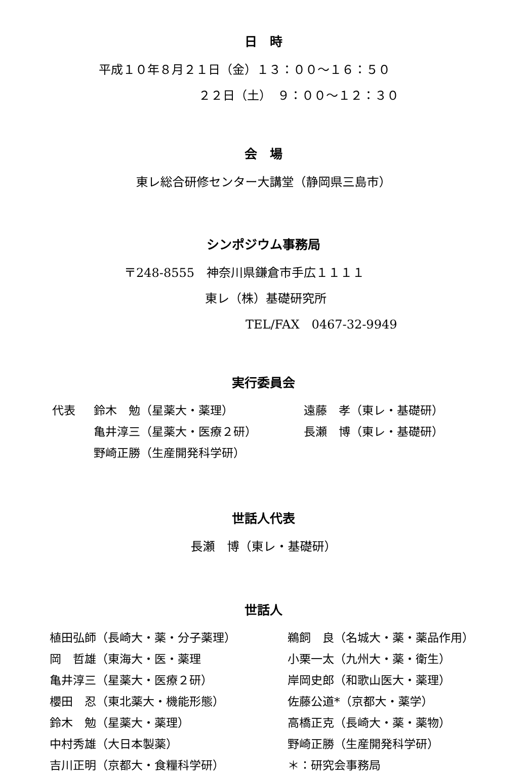日　時
平成１０年８月２１日（金）１３：００～１６：５０
２２日（土）　９：００～１２：３０
会　場
東レ総合研修センター大講堂（静岡県三島市）
シンポジウム事務局
〒248-8555　神奈川県鎌倉市手広１１１１
東レ（株）基礎研究所
TEL/FAX　0467-32-9949
実行委員会
| 代表 | 鈴木 勉（星薬大・薬理） | 遠藤 孝（東レ・基礎研） |
| | 亀井淳三（星薬大・医療２研） | 長瀬 博（東レ・基礎研） |
| | 野崎正勝（生産開発科学研） | |
世話人代表
長瀬　博（東レ・基礎研）
世話人
| 植田弘師（長崎大・薬・分子薬理） | 鵜飼 良（名城大・薬・薬品作用） |
| 岡 哲雄（東海大・医・薬理 | 小栗一太（九州大・薬・衛生） |
| 亀井淳三（星薬大・医療２研） | 岸岡史郎（和歌山医大・薬理） |
| 櫻田 忍（東北薬大・機能形態） | 佐藤公道*（京都大・薬学） |
| 鈴木 勉（星薬大・薬理） | 高橋正克（長崎大・薬・薬物） |
| 中村秀雄（大日本製薬） | 野崎正勝（生産開発科学研） |
| 吉川正明（京都大・食糧科学研） | ＊：研究会事務局 |